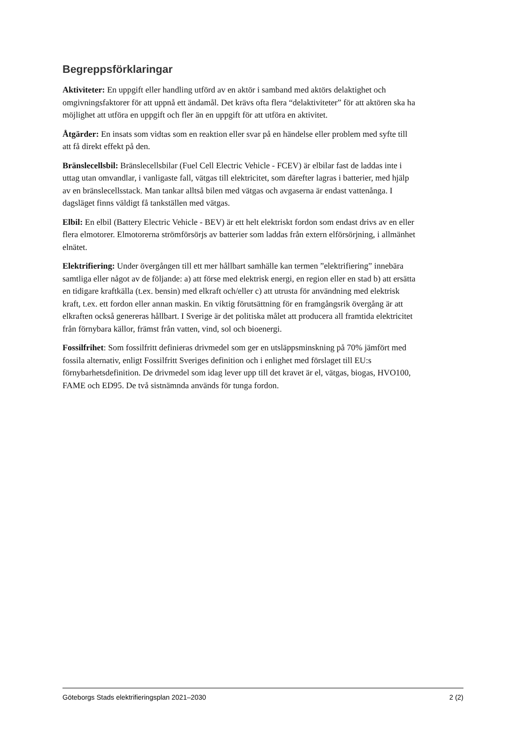Begreppsförklaringar
Aktiviteter: En uppgift eller handling utförd av en aktör i samband med aktörs delaktighet och omgivningsfaktorer för att uppnå ett ändamål. Det krävs ofta flera “delaktiviteter” för att aktören ska ha möjlighet att utföra en uppgift och fler än en uppgift för att utföra en aktivitet.
Åtgärder: En insats som vidtas som en reaktion eller svar på en händelse eller problem med syfte till att få direkt effekt på den.
Bränslecellsbil: Bränslecellsbilar (Fuel Cell Electric Vehicle - FCEV) är elbilar fast de laddas inte i uttag utan omvandlar, i vanligaste fall, vätgas till elektricitet, som därefter lagras i batterier, med hjälp av en bränslecellsstack. Man tankar alltså bilen med vätgas och avgaserna är endast vattenånga. I dagsläget finns väldigt få tankställen med vätgas.
Elbil: En elbil (Battery Electric Vehicle - BEV) är ett helt elektriskt fordon som endast drivs av en eller flera elmotorer. Elmotorerna strömförsörjs av batterier som laddas från extern elförsörjning, i allmänhet elnätet.
Elektrifiering: Under övergången till ett mer hållbart samhälle kan termen ”elektrifiering” innebära samtliga eller något av de följande: a) att förse med elektrisk energi, en region eller en stad b) att ersätta en tidigare kraftkälla (t.ex. bensin) med elkraft och/eller c) att utrusta för användning med elektrisk kraft, t.ex. ett fordon eller annan maskin. En viktig förutsättning för en framgångsrik övergång är att elkraften också genereras hållbart. I Sverige är det politiska målet att producera all framtida elektricitet från förnybara källor, främst från vatten, vind, sol och bioenergi.
Fossilfrihet: Som fossilfritt definieras drivmedel som ger en utsläppsminskning på 70% jämfört med fossila alternativ, enligt Fossilfritt Sveriges definition och i enlighet med förslaget till EU:s förnybarhetsdefinition. De drivmedel som idag lever upp till det kravet är el, vätgas, biogas, HVO100, FAME och ED95. De två sistnämnda används för tunga fordon.
Göteborgs Stads elektrifieringsplan 2021–2030 2 (2)